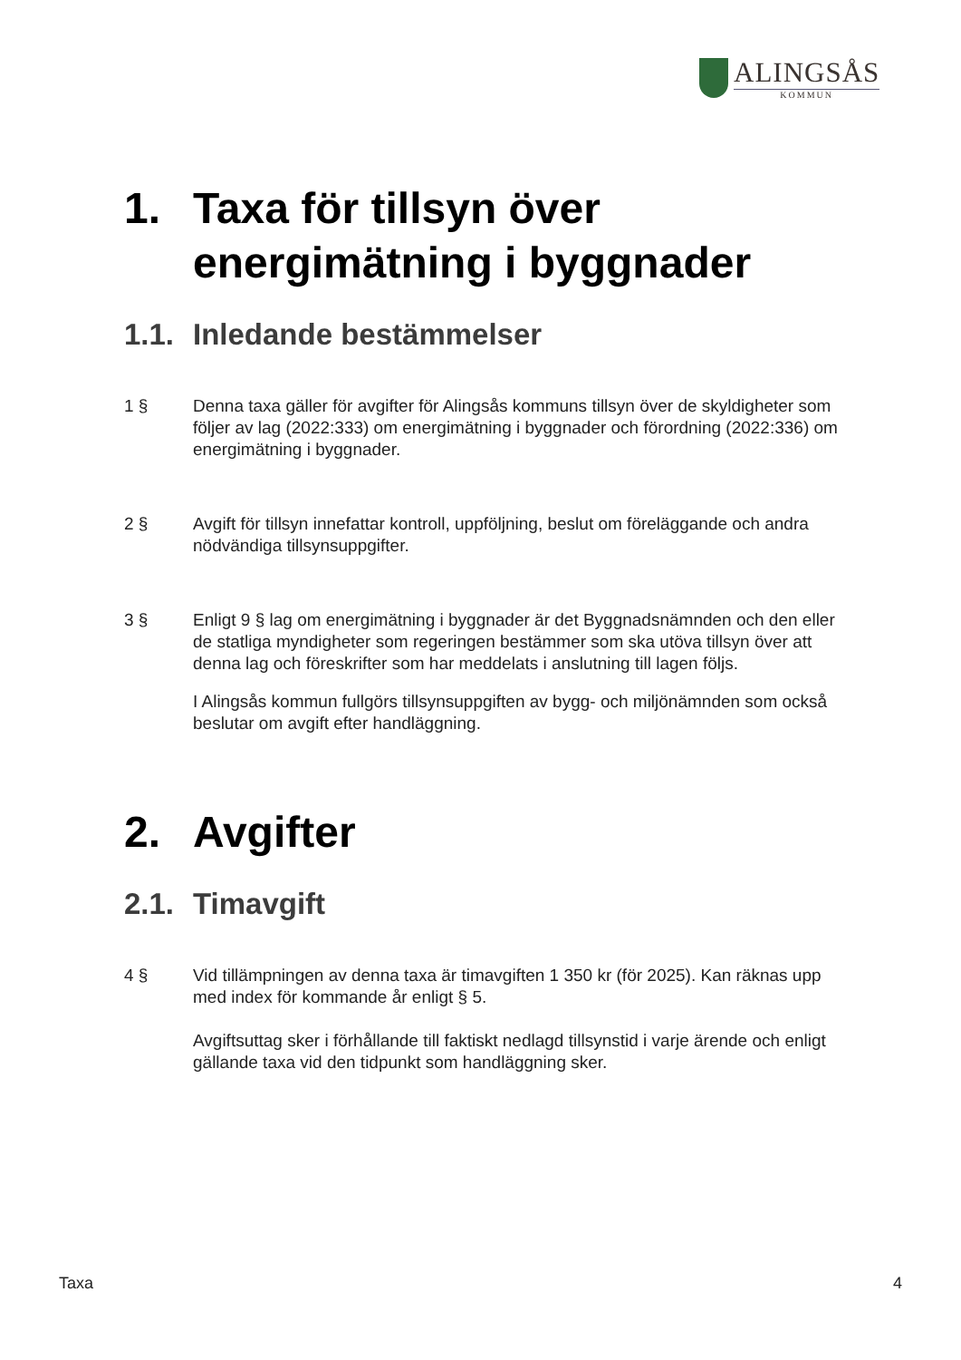ALINGSÅS
KOMMUN
1. Taxa för tillsyn över energimätning i byggnader
1.1. Inledande bestämmelser
1 § Denna taxa gäller för avgifter för Alingsås kommuns tillsyn över de skyldigheter som följer av lag (2022:333) om energimätning i byggnader och förordning (2022:336) om energimätning i byggnader.
2 § Avgift för tillsyn innefattar kontroll, uppföljning, beslut om föreläggande och andra nödvändiga tillsynsuppgifter.
3 § Enligt 9 § lag om energimätning i byggnader är det Byggnadsnämnden och den eller de statliga myndigheter som regeringen bestämmer som ska utöva tillsyn över att denna lag och föreskrifter som har meddelats i anslutning till lagen följs.
I Alingsås kommun fullgörs tillsynsuppgiften av bygg- och miljönämnden som också beslutar om avgift efter handläggning.
2. Avgifter
2.1. Timavgift
4 § Vid tillämpningen av denna taxa är timavgiften 1 350 kr (för 2025). Kan räknas upp med index för kommande år enligt § 5.
Avgiftsuttag sker i förhållande till faktiskt nedlagd tillsynstid i varje ärende och enligt gällande taxa vid den tidpunkt som handläggning sker.
Taxa 4